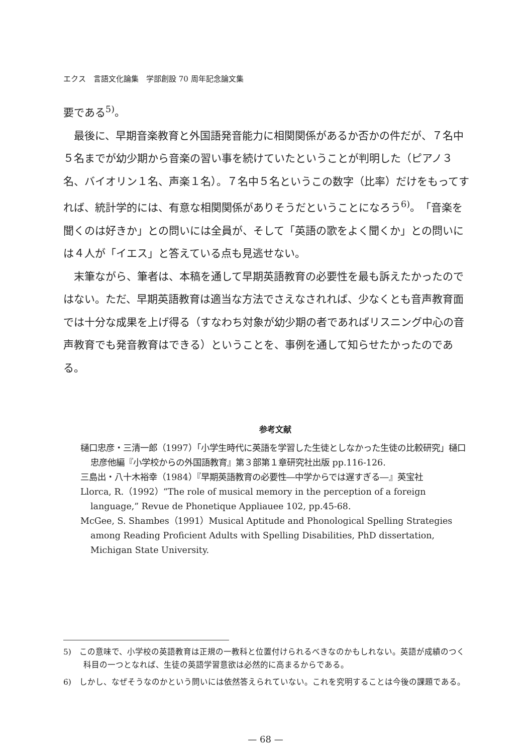エクス　言語文化論集　学部創設 70 周年記念論文集
要である<sup>5)</sup>。
最後に、早期音楽教育と外国語発音能力に相関関係があるか否かの件だが、７名中５名までが幼少期から音楽の習い事を続けていたということが判明した（ピアノ３名、バイオリン１名、声楽１名）。７名中５名というこの数字（比率）だけをもってすれば、統計学的には、有意な相関関係がありそうだということになろう<sup>6)</sup>。「音楽を聞くのは好きか」との問いには全員が、そして「英語の歌をよく聞くか」との問いには４人が「イエス」と答えている点も見逃せない。
末筆ながら、筆者は、本稿を通して早期英語教育の必要性を最も訴えたかったのではない。ただ、早期英語教育は適当な方法でさえなされれば、少なくとも音声教育面では十分な成果を上げ得る（すなわち対象が幼少期の者であればリスニング中心の音声教育でも発音教育はできる）ということを、事例を通して知らせたかったのである。
参考文献
樋口忠彦・三清一郎（1997）「小学生時代に英語を学習した生徒としなかった生徒の比較研究」樋口忠彦他編『小学校からの外国語教育』第３部第１章研究社出版 pp.116-126.
三島出・八十木裕幸（1984）『早期英語教育の必要性―中学からでは遅すぎる―』英宝社
Llorca, R.（1992）“The role of musical memory in the perception of a foreign language,” Revue de Phonetique Appliauee 102, pp.45-68.
McGee, S. Shambes（1991）Musical Aptitude and Phonological Spelling Strategies among Reading Proficient Adults with Spelling Disabilities, PhD dissertation, Michigan State University.
5)　この意味で、小学校の英語教育は正規の一教科と位置付けられるべきなのかもしれない。英語が成績のつく科目の一つとなれば、生徒の英語学習意欲は必然的に高まるからである。
6)　しかし、なぜそうなのかという問いには依然答えられていない。これを究明することは今後の課題である。
— 68 —